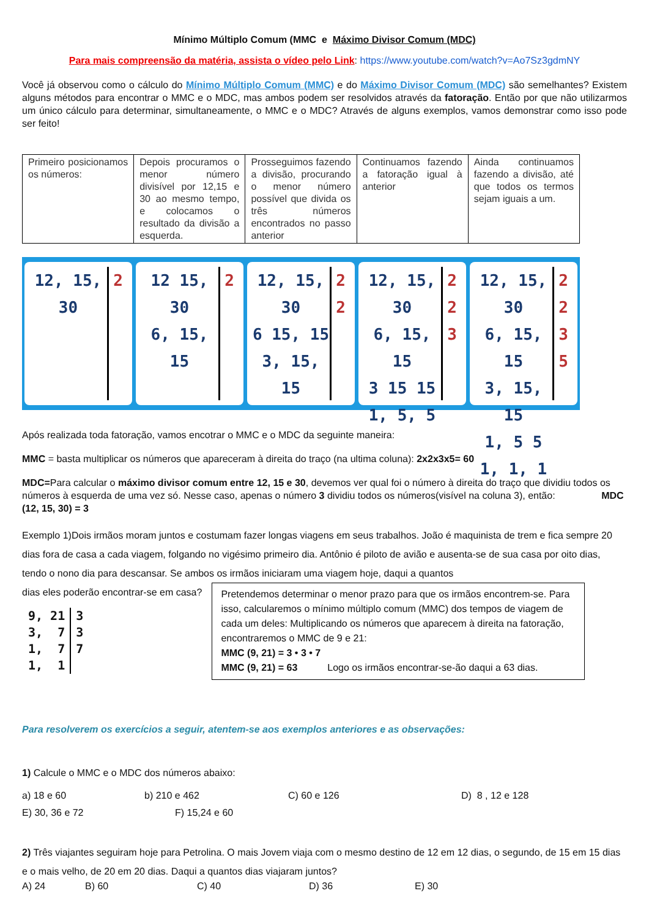Mínimo Múltiplo Comum (MMC e Máximo Divisor Comum (MDC)
Para mais compreensão da matéria, assista o vídeo pelo Link: https://www.youtube.com/watch?v=Ao7Sz3gdmNY
Você já observou como o cálculo do Mínimo Múltiplo Comum (MMC) e do Máximo Divisor Comum (MDC) são semelhantes? Existem alguns métodos para encontrar o MMC e o MDC, mas ambos podem ser resolvidos através da fatoração. Então por que não utilizarmos um único cálculo para determinar, simultaneamente, o MMC e o MDC? Através de alguns exemplos, vamos demonstrar como isso pode ser feito!
| Primeiro posicionamos os números: | Depois procuramos o menor número divisível por 12,15 e 30 ao mesmo tempo, e colocamos o resultado da divisão a esquerda. | Prosseguimos fazendo a divisão, procurando o menor número possível que divida os três números encontrados no passo anterior | Continuamos fazendo a fatoração igual à anterior | Ainda continuamos fazendo a divisão, até que todos os termos sejam iguais a um. |
12, 15, 30 2 12 15, 30
6, 15, 15
2
12, 15, 30
6 15, 15
3, 15, 15
2
2
12, 15, 30
6, 15, 15
3 15 15
1, 5, 5
2
2
3
12, 15, 30
6, 15, 15
3, 15, 15
1, 5 5
1, 1, 1
2
2
3
5
Após realizada toda fatoração, vamos encotrar o MMC e o MDC da seguinte maneira:
MMC = basta multiplicar os números que apareceram à direita do traço (na ultima coluna): 2x2x3x5= 60
MDC=Para calcular o máximo divisor comum entre 12, 15 e 30, devemos ver qual foi o número à direita do traço que dividiu todos os números à esquerda de uma vez só. Nesse caso, apenas o número 3 dividiu todos os números(visível na coluna 3), então: MDC (12, 15, 30) = 3
Exemplo 1)Dois irmãos moram juntos e costumam fazer longas viagens em seus trabalhos. João é maquinista de trem e fica sempre 20 dias fora de casa a cada viagem, folgando no vigésimo primeiro dia. Antônio é piloto de avião e ausenta-se de sua casa por oito dias, tendo o nono dia para descansar. Se ambos os irmãos iniciaram uma viagem hoje, daqui a quantos
dias eles poderão encontrar-se em casa?
9, 21
3, 7
1, 7
1, 1
3
3
7
Pretendemos determinar o menor prazo para que os irmãos encontrem-se. Para isso, calcularemos o mínimo múltiplo comum (MMC) dos tempos de viagem de cada um deles: Multiplicando os números que aparecem à direita na fatoração, encontraremos o MMC de 9 e 21:
MMC (9, 21) = 3 • 3 • 7
MMC (9, 21) = 63 Logo os irmãos encontrar-se-ão daqui a 63 dias.
Para resolverem os exercícios a seguir, atentem-se aos exemplos anteriores e as observações:
1) Calcule o MMC e o MDC dos números abaixo:
a) 18 e 60 b) 210 e 462 C) 60 e 126 D) 8 , 12 e 128
E) 30, 36 e 72 F) 15,24 e 60
2) Três viajantes seguiram hoje para Petrolina. O mais Jovem viaja com o mesmo destino de 12 em 12 dias, o segundo, de 15 em 15 dias e o mais velho, de 20 em 20 dias. Daqui a quantos dias viajaram juntos?
A) 24 B) 60 C) 40 D) 36 E) 30